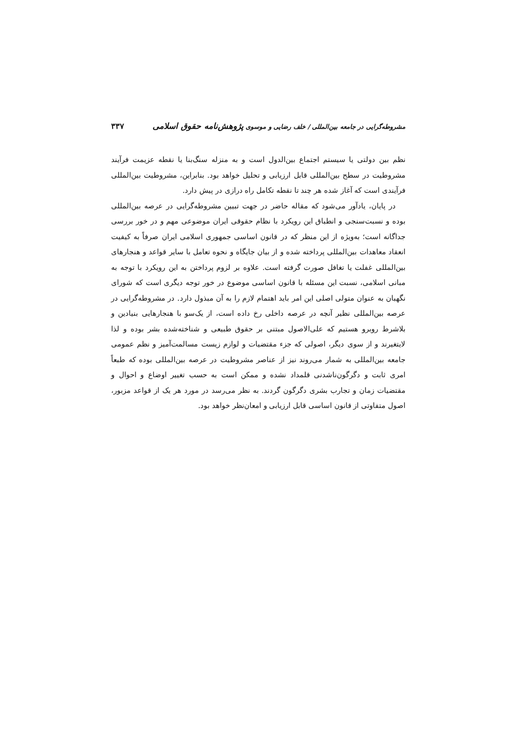مشروطه‌گرایی در جامعه بین‌المللی / خلف رضایی و موسوی پژوهش‌نامه حقوق اسلامی ۳۳۷
نظم بین دولتی یا سیستم اجتماع بین‌الدول است و به منزله سنگ‌بنا یا نقطه عزیمت فرآیند مشروطیت در سطح بین‌المللی قابل ارزیابی و تحلیل خواهد بود. بنابراین، مشروطیت بین‌المللی فرآیندی است که آغاز شده هر چند تا نقطه تکامل راه درازی در پیش دارد.
در پایان، یادآور می‌شود که مقاله حاضر در جهت تبیین مشروطه‌گرایی در عرصه بین‌المللی بوده و نسبت‌سنجی و انطباق این رویکرد با نظام حقوقی ایران موضوعی مهم و در خور بررسی جداگانه است؛ به‌ویژه از این منظر که در قانون اساسی جمهوری اسلامی ایران صرفاً به کیفیت انعقاد معاهدات بین‌المللی پرداخته شده و از بیان جایگاه و نحوه تعامل با سایر قواعد و هنجارهای بین‌المللی غفلت یا تغافل صورت گرفته است. علاوه بر لزوم پرداختن به این رویکرد با توجه به مبانی اسلامی، نسبت این مسئله با قانون اساسی موضوع در خور توجه دیگری است که شورای نگهبان به عنوان متولی اصلی این امر باید اهتمام لازم را به آن مبذول دارد. در مشروطه‌گرایی در عرصه بین‌المللی نظیر آنچه در عرصه داخلی رخ داده است، از یک‌سو با هنجارهایی بنیادین و بلاشرط روبرو هستیم که علی‌الاصول مبتنی بر حقوق طبیعی و شناخته‌شده بشر بوده و لذا لایتغیرند و از سوی دیگر، اصولی که جزء مقتضیات و لوازم زیست مسالمت‌آمیز و نظم عمومی جامعه بین‌المللی به شمار می‌روند نیز از عناصر مشروطیت در عرصه بین‌المللی بوده که طبعاً امری ثابت و دگرگون‌ناشدنی قلمداد نشده و ممکن است به حسب تغییر اوضاع و احوال و مقتضیات زمان و تجارب بشری دگرگون گردند. به نظر می‌رسد در مورد هر یک از قواعد مزبور، اصول متفاوتی از قانون اساسی قابل ارزیابی و امعان‌نظر خواهد بود.